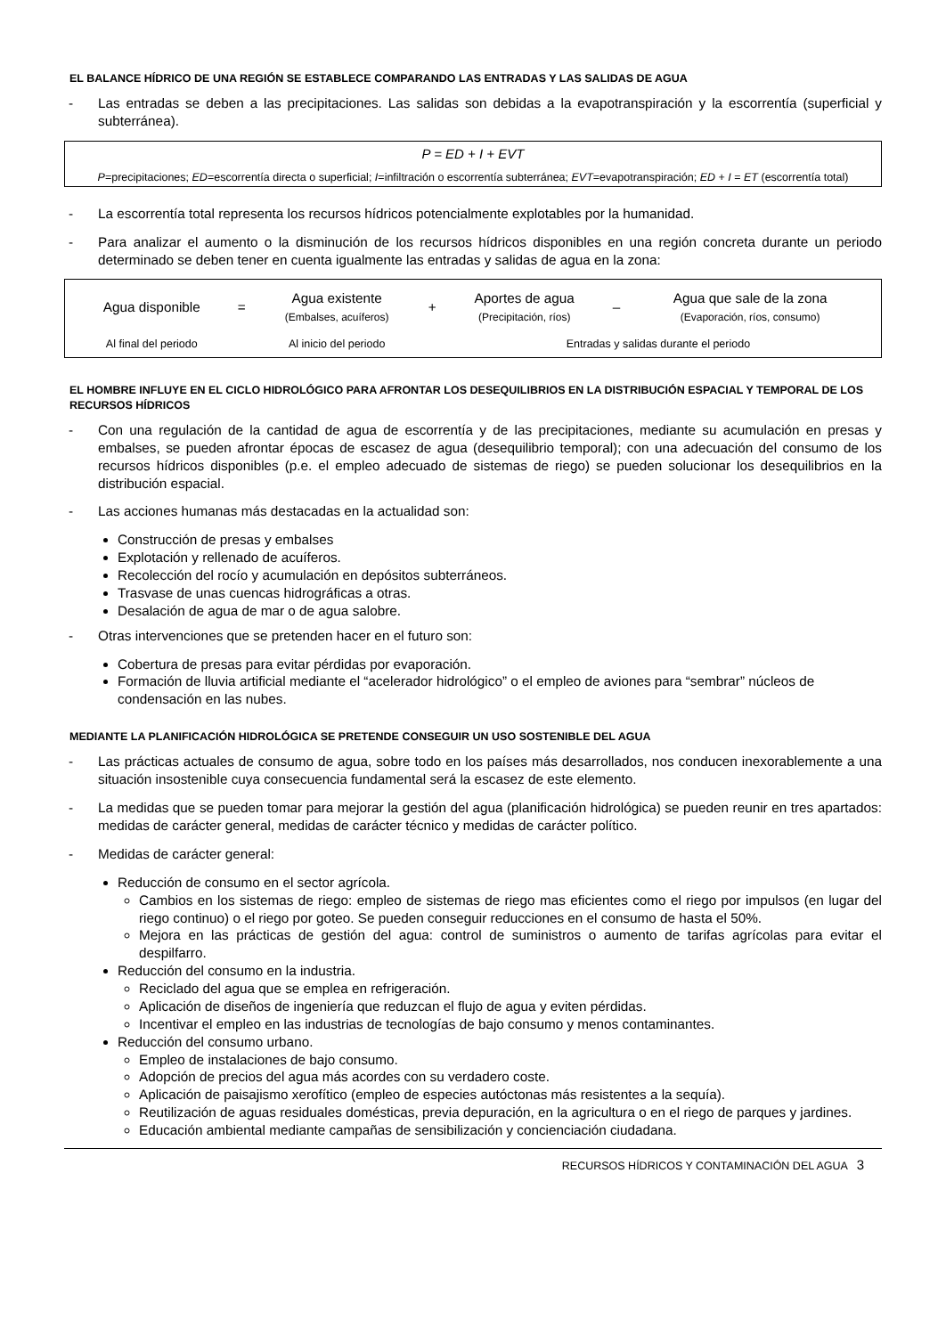EL BALANCE HÍDRICO DE UNA REGIÓN SE ESTABLECE COMPARANDO LAS ENTRADAS Y LAS SALIDAS DE AGUA
- Las entradas se deben a las precipitaciones. Las salidas son debidas a la evapotranspiración y la escorrentía (superficial y subterránea).
P = ED + I + EVT
P=precipitaciones; ED=escorrentía directa o superficial; I=infiltración o escorrentía subterránea; EVT=evapotranspiración; ED + I = ET (escorrentía total)
- La escorrentía total representa los recursos hídricos potencialmente explotables por la humanidad.
- Para analizar el aumento o la disminución de los recursos hídricos disponibles en una región concreta durante un periodo determinado se deben tener en cuenta igualmente las entradas y salidas de agua en la zona:
| Agua disponible | = | Agua existente (Embalses, acuíferos) | + | Aportes de agua (Precipitación, ríos) | – | Agua que sale de la zona (Evaporación, ríos, consumo) |
| Al final del periodo | | Al inicio del periodo | | Entradas y salidas durante el periodo | | |
EL HOMBRE INFLUYE EN EL CICLO HIDROLÓGICO PARA AFRONTAR LOS DESEQUILIBRIOS EN LA DISTRIBUCIÓN ESPACIAL Y TEMPORAL DE LOS RECURSOS HÍDRICOS
- Con una regulación de la cantidad de agua de escorrentía y de las precipitaciones, mediante su acumulación en presas y embalses, se pueden afrontar épocas de escasez de agua (desequilibrio temporal); con una adecuación del consumo de los recursos hídricos disponibles (p.e. el empleo adecuado de sistemas de riego) se pueden solucionar los desequilibrios en la distribución espacial.
- Las acciones humanas más destacadas en la actualidad son:
Construcción de presas y embalses
Explotación y rellenado de acuíferos.
Recolección del rocío y acumulación en depósitos subterráneos.
Trasvase de unas cuencas hidrográficas a otras.
Desalación de agua de mar o de agua salobre.
- Otras intervenciones que se pretenden hacer en el futuro son:
Cobertura de presas para evitar pérdidas por evaporación.
Formación de lluvia artificial mediante el “acelerador hidrológico” o el empleo de aviones para “sembrar” núcleos de condensación en las nubes.
MEDIANTE LA PLANIFICACIÓN HIDROLÓGICA SE PRETENDE CONSEGUIR UN USO SOSTENIBLE DEL AGUA
- Las prácticas actuales de consumo de agua, sobre todo en los países más desarrollados, nos conducen inexorablemente a una situación insostenible cuya consecuencia fundamental será la escasez de este elemento.
- La medidas que se pueden tomar para mejorar la gestión del agua (planificación hidrológica) se pueden reunir en tres apartados: medidas de carácter general, medidas de carácter técnico y medidas de carácter político.
- Medidas de carácter general:
Reducción de consumo en el sector agrícola.
Cambios en los sistemas de riego: empleo de sistemas de riego mas eficientes como el riego por impulsos (en lugar del riego continuo) o el riego por goteo. Se pueden conseguir reducciones en el consumo de hasta el 50%.
Mejora en las prácticas de gestión del agua: control de suministros o aumento de tarifas agrícolas para evitar el despilfarro.
Reducción del consumo en la industria.
Reciclado del agua que se emplea en refrigeración.
Aplicación de diseños de ingeniería que reduzcan el flujo de agua y eviten pérdidas.
Incentivar el empleo en las industrias de tecnologías de bajo consumo y menos contaminantes.
Reducción del consumo urbano.
Empleo de instalaciones de bajo consumo.
Adopción de precios del agua más acordes con su verdadero coste.
Aplicación de paisajismo xerofítico (empleo de especies autóctonas más resistentes a la sequía).
Reutilización de aguas residuales domésticas, previa depuración, en la agricultura o en el riego de parques y jardines.
Educación ambiental mediante campañas de sensibilización y concienciación ciudadana.
RECURSOS HÍDRICOS Y CONTAMINACIÓN DEL AGUA 3